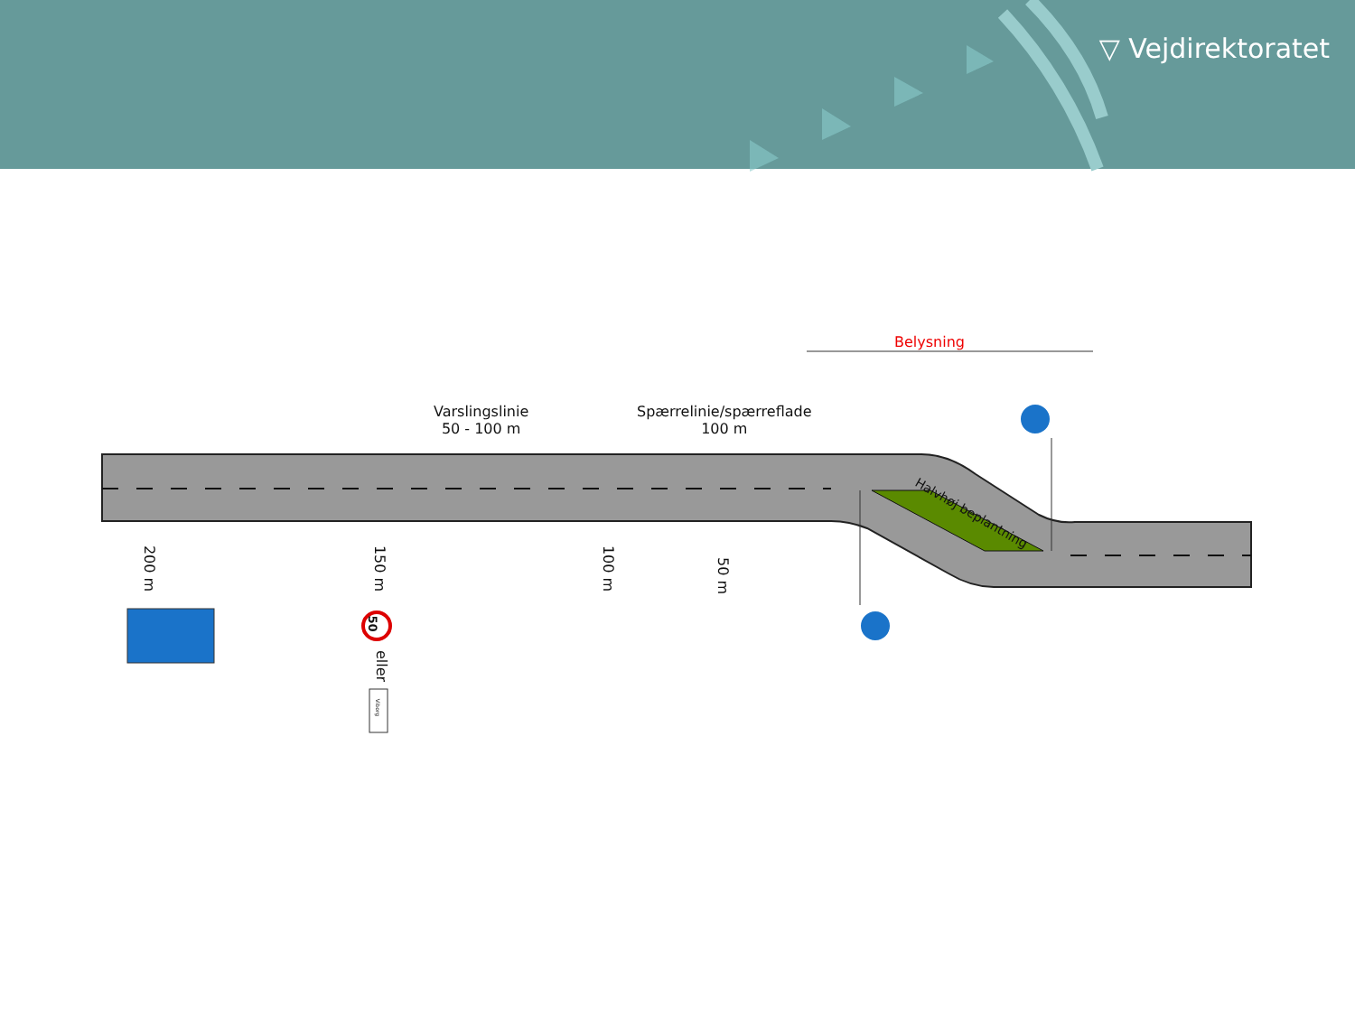▽ Vejdirektoratet
Belysning
Varslingslinie
50 - 100 m
Spærrelinie/spærreflade
100 m
Halvhøj beplantning
200 m 150 m 100 m 50 m
50
eller
Viborg